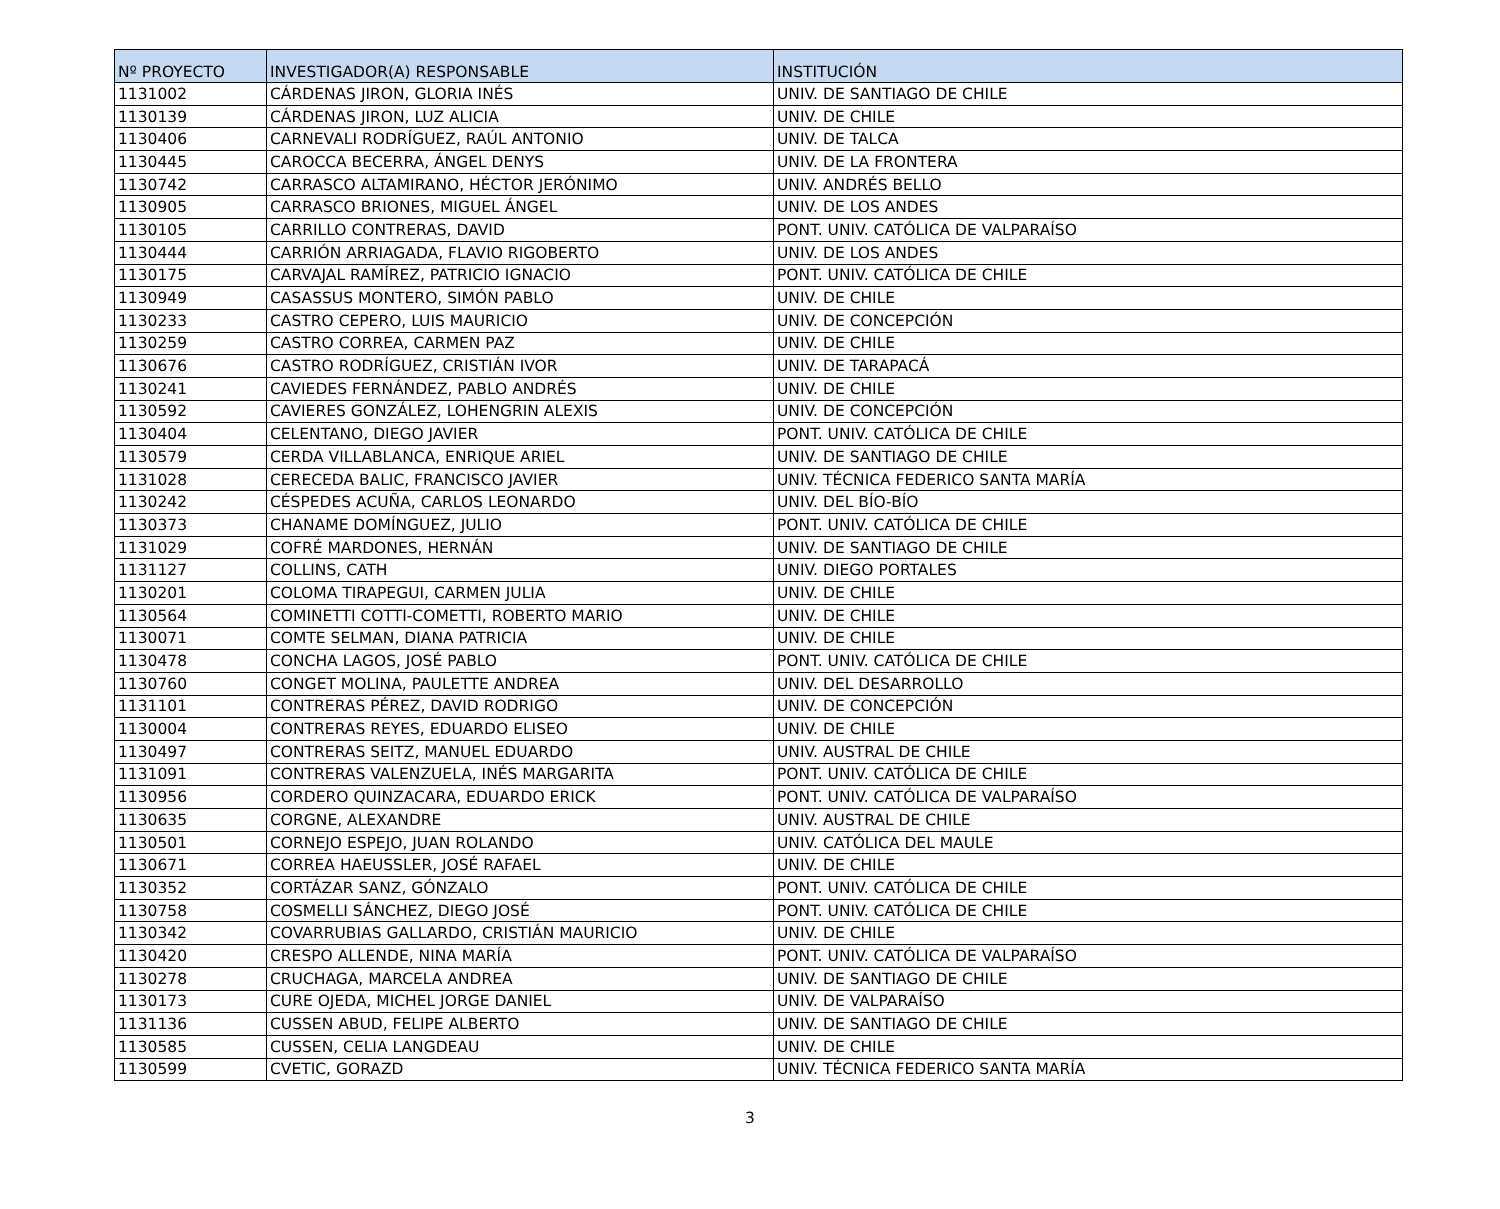| Nº PROYECTO | INVESTIGADOR(A) RESPONSABLE | INSTITUCIÓN |
| --- | --- | --- |
| 1131002 | CÁRDENAS JIRON, GLORIA INÉS | UNIV. DE SANTIAGO DE CHILE |
| 1130139 | CÁRDENAS JIRON, LUZ ALICIA | UNIV. DE CHILE |
| 1130406 | CARNEVALI RODRÍGUEZ, RAÚL ANTONIO | UNIV. DE TALCA |
| 1130445 | CAROCCA BECERRA, ÁNGEL DENYS | UNIV. DE LA FRONTERA |
| 1130742 | CARRASCO ALTAMIRANO, HÉCTOR JERÓNIMO | UNIV. ANDRÉS BELLO |
| 1130905 | CARRASCO BRIONES, MIGUEL ÁNGEL | UNIV. DE LOS ANDES |
| 1130105 | CARRILLO CONTRERAS, DAVID | PONT. UNIV. CATÓLICA DE VALPARAÍSO |
| 1130444 | CARRIÓN ARRIAGADA, FLAVIO RIGOBERTO | UNIV. DE LOS ANDES |
| 1130175 | CARVAJAL RAMÍREZ, PATRICIO IGNACIO | PONT. UNIV. CATÓLICA DE CHILE |
| 1130949 | CASASSUS MONTERO, SIMÓN PABLO | UNIV. DE CHILE |
| 1130233 | CASTRO CEPERO, LUIS MAURICIO | UNIV. DE CONCEPCIÓN |
| 1130259 | CASTRO CORREA, CARMEN PAZ | UNIV. DE CHILE |
| 1130676 | CASTRO RODRÍGUEZ, CRISTIÁN IVOR | UNIV. DE TARAPACÁ |
| 1130241 | CAVIEDES FERNÁNDEZ, PABLO ANDRÉS | UNIV. DE CHILE |
| 1130592 | CAVIERES GONZÁLEZ, LOHENGRIN ALEXIS | UNIV. DE CONCEPCIÓN |
| 1130404 | CELENTANO, DIEGO JAVIER | PONT. UNIV. CATÓLICA DE CHILE |
| 1130579 | CERDA VILLABLANCA, ENRIQUE ARIEL | UNIV. DE SANTIAGO DE CHILE |
| 1131028 | CERECEDA BALIC, FRANCISCO JAVIER | UNIV. TÉCNICA FEDERICO SANTA MARÍA |
| 1130242 | CÉSPEDES ACUÑA, CARLOS LEONARDO | UNIV. DEL BÍO-BÍO |
| 1130373 | CHANAME DOMÍNGUEZ, JULIO | PONT. UNIV. CATÓLICA DE CHILE |
| 1131029 | COFRÉ MARDONES, HERNÁN | UNIV. DE SANTIAGO DE CHILE |
| 1131127 | COLLINS, CATH | UNIV. DIEGO PORTALES |
| 1130201 | COLOMA TIRAPEGUI, CARMEN JULIA | UNIV. DE CHILE |
| 1130564 | COMINETTI COTTI-COMETTI, ROBERTO MARIO | UNIV. DE CHILE |
| 1130071 | COMTE SELMAN, DIANA PATRICIA | UNIV. DE CHILE |
| 1130478 | CONCHA LAGOS, JOSÉ PABLO | PONT. UNIV. CATÓLICA DE CHILE |
| 1130760 | CONGET MOLINA, PAULETTE ANDREA | UNIV. DEL DESARROLLO |
| 1131101 | CONTRERAS PÉREZ, DAVID RODRIGO | UNIV. DE CONCEPCIÓN |
| 1130004 | CONTRERAS REYES, EDUARDO ELISEO | UNIV. DE CHILE |
| 1130497 | CONTRERAS SEITZ, MANUEL EDUARDO | UNIV. AUSTRAL DE CHILE |
| 1131091 | CONTRERAS VALENZUELA, INÉS MARGARITA | PONT. UNIV. CATÓLICA DE CHILE |
| 1130956 | CORDERO QUINZACARA, EDUARDO ERICK | PONT. UNIV. CATÓLICA DE VALPARAÍSO |
| 1130635 | CORGNE, ALEXANDRE | UNIV. AUSTRAL DE CHILE |
| 1130501 | CORNEJO ESPEJO, JUAN ROLANDO | UNIV. CATÓLICA DEL MAULE |
| 1130671 | CORREA HAEUSSLER, JOSÉ RAFAEL | UNIV. DE CHILE |
| 1130352 | CORTÁZAR SANZ, GÓNZALO | PONT. UNIV. CATÓLICA DE CHILE |
| 1130758 | COSMELLI SÁNCHEZ, DIEGO JOSÉ | PONT. UNIV. CATÓLICA DE CHILE |
| 1130342 | COVARRUBIAS GALLARDO, CRISTIÁN MAURICIO | UNIV. DE CHILE |
| 1130420 | CRESPO ALLENDE, NINA MARÍA | PONT. UNIV. CATÓLICA DE VALPARAÍSO |
| 1130278 | CRUCHAGA, MARCELA ANDREA | UNIV. DE SANTIAGO DE CHILE |
| 1130173 | CURE OJEDA, MICHEL JORGE DANIEL | UNIV. DE VALPARAÍSO |
| 1131136 | CUSSEN ABUD, FELIPE ALBERTO | UNIV. DE SANTIAGO DE CHILE |
| 1130585 | CUSSEN, CELIA LANGDEAU | UNIV. DE CHILE |
| 1130599 | CVETIC, GORAZD | UNIV. TÉCNICA FEDERICO SANTA MARÍA |
3